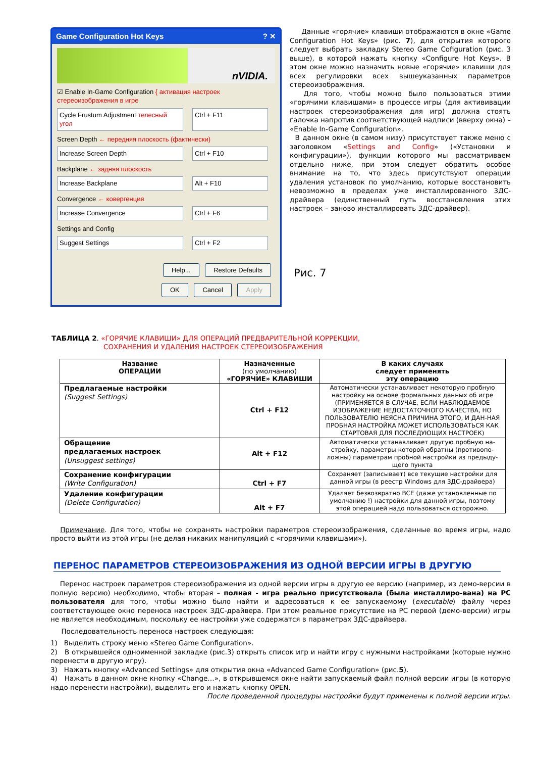Game Configuration Hot Keys ? ✕
nVIDIA.
☑ Enable In-Game Configuration { активация настроек стереоизображения в игре
Cycle Frustum Adjustment телесный угол
Ctrl + F11
Screen Depth ← передняя плоскость (фактически)
Increase Screen Depth Ctrl + F10
Backplane ← задняя плоскость
Increase Backplane Alt + F10
Convergence ← ковергенция
Increase Convergence Ctrl + F6
Settings and Config
Suggest Settings Ctrl + F2
Help... Restore Defaults
OK Cancel Apply
Данные «горячие» клавиши отображаются в окне «Game Configuration Hot Keys» (рис. 7), для открытия которого следует выбрать закладку Stereo Game Cofiguration (рис. 3 выше), в которой нажать кнопку «Configure Hot Keys». В этом окне можно назначить новые «горячие» клавиши для всех регулировки всех вышеуказанных параметров стереоизображения.
Для того, чтобы можно было пользоваться этими «горячими клавишами» в процессе игры (для актививации настроек стереоизображения для игр) должна стоять галочка напротив соответствующей надписи (вверху окна) – «Enable In-Game Configuration».
В данном окне (в самом низу) присутствует также меню с заголовком «Settings and Config» («Установки и конфигурации»), функции которого мы рассматриваем отдельно ниже, при этом следует обратить особое внимание на то, что здесь присутствуют операции удаления установок по умолчанию, которые восстановить невозможно в пределах уже инсталлированного 3ДС-драйвера (единственный путь восстановления этих настроек – заново инсталлировать 3ДС-драйвер).
Рис. 7
ТАБЛИЦА 2. «ГОРЯЧИЕ КЛАВИШИ» ДЛЯ ОПЕРАЦИЙ ПРЕДВАРИТЕЛЬНОЙ КОРРЕКЦИИ,
СОХРАНЕНИЯ И УДАЛЕНИЯ НАСТРОЕК СТЕРЕОИЗОБРАЖЕНИЯ
| Название ОПЕРАЦИИ | Назначенные (по умолчанию) «ГОРЯЧИЕ» КЛАВИШИ | В каких случаях следует применять эту операцию |
| --- | --- | --- |
| Предлагаемые настройки (Suggest Settings) | Ctrl + F12 | Автоматически устанавливает некоторую пробную настройку на основе формальных данных об игре (ПРИМЕНЯЕТСЯ В СЛУЧАЕ, ЕСЛИ НАБЛЮДАЕМОЕ ИЗОБРАЖЕНИЕ НЕДОСТАТОЧНОГО КАЧЕСТВА, НО ПОЛЬЗОВАТЕЛЮ НЕЯСНА ПРИЧИНА ЭТОГО, И ДАН-НАЯ ПРОБНАЯ НАСТРОЙКА МОЖЕТ ИСПОЛЬЗОВАТЬСЯ КАК СТАРТОВАЯ ДЛЯ ПОСЛЕДУЮЩИХ НАСТРОЕК) |
| Обращение предлагаемых настроек (Unsuggest settings) | Alt + F12 | Автоматически устанавливает другую пробную на-стройку, параметры которой обратны (противопо-ложны) параметрам пробной настройки из предыду-щего пункта |
| Сохранение конфигурации (Write Configuration) | Ctrl + F7 | Сохраняет (записывает) все текущие настройки для данной игры (в реестр Windows для 3ДС-драйвера) |
| Удаление конфигурации (Delete Configuration) | Alt + F7 | Удаляет безвозвратно ВСЕ (даже установленные по умолчанию !) настройки для данной игры, поэтому этой операцией надо пользоваться осторожно. |
Примечание. Для того, чтобы не сохранять настройки параметров стереоизображения, сделанные во время игры, надо просто выйти из этой игры (не делая никаких манипуляций с «горячими клавишами»).
ПЕРЕНОС ПАРАМЕТРОВ СТЕРЕОИЗОБРАЖЕНИЯ ИЗ ОДНОЙ ВЕРСИИ ИГРЫ В ДРУГУЮ
Перенос настроек параметров стереоизображения из одной версии игры в другую ее версию (например, из демо-версии в полную версию) необходимо, чтобы вторая – полная - игра реально присутствовала (была инсталлиро-вана) на PC пользователя для того, чтобы можно было найти и адресоваться к ее запускаемому (executable) файлу через соответствующее окно переноса настроек 3ДС-драйвера. При этом реальное присутствие на PC первой (демо-версии) игры не является необходимым, поскольку ее настройки уже содержатся в параметрах 3ДС-драйвера.
Последовательность переноса настроек следующая:
1) Выделить строку меню «Stereo Game Configuration».
2) В открывшейся одноименной закладке (рис.3) открыть список игр и найти игру с нужными настройками (которые нужно перенести в другую игру).
3) Нажать кнопку «Advanced Settings» для открытия окна «Advanced Game Configuration» (рис.5).
4) Нажать в данном окне кнопку «Change…», в открывшемся окне найти запускаемый файл полной версии игры (в которую надо перенести настройки), выделить его и нажать кнопку OPEN.
После проведенной процедуры настройки будут применены к полной версии игры.